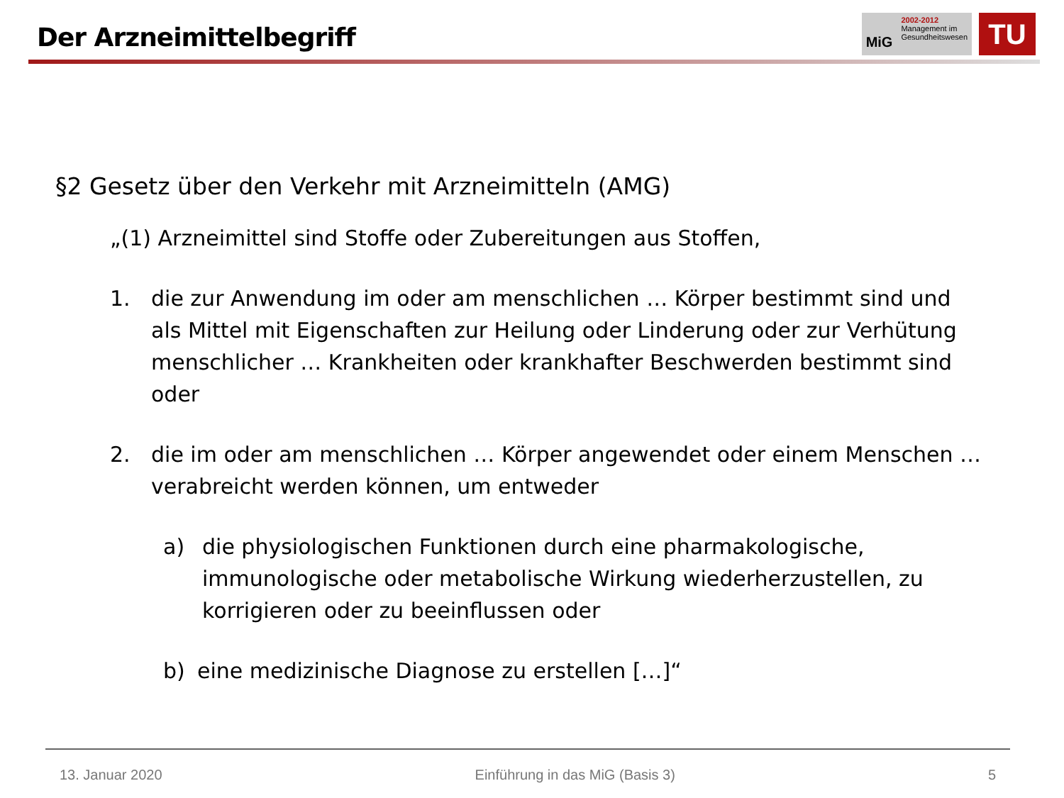Der Arzneimittelbegriff
MiG
2002-2012
Management im
Gesundheitswesen
TU
§2 Gesetz über den Verkehr mit Arzneimitteln (AMG)
„(1) Arzneimittel sind Stoffe oder Zubereitungen aus Stoffen,
1. die zur Anwendung im oder am menschlichen … Körper bestimmt sind und als Mittel mit Eigenschaften zur Heilung oder Linderung oder zur Verhütung menschlicher … Krankheiten oder krankhafter Beschwerden bestimmt sind oder
2. die im oder am menschlichen … Körper angewendet oder einem Menschen … verabreicht werden können, um entweder
a) die physiologischen Funktionen durch eine pharmakologische, immunologische oder metabolische Wirkung wiederherzustellen, zu korrigieren oder zu beeinflussen oder
b) eine medizinische Diagnose zu erstellen […]“
13. Januar 2020 Einführung in das MiG (Basis 3) 5